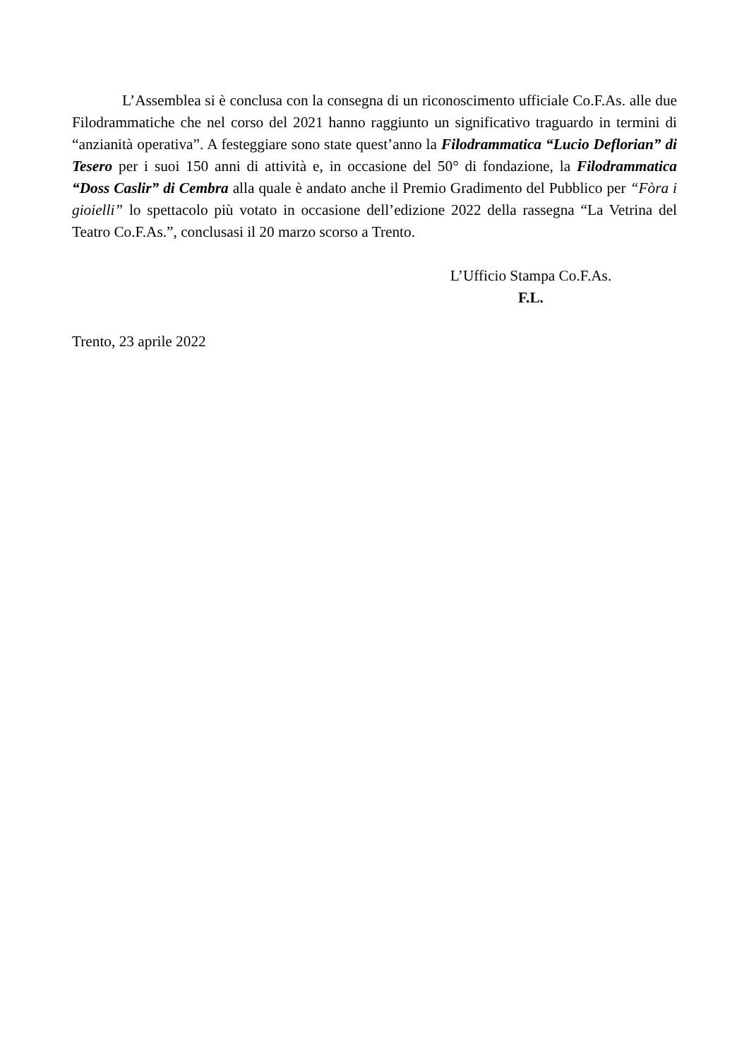L’Assemblea si è conclusa con la consegna di un riconoscimento ufficiale Co.F.As. alle due Filodrammatiche che nel corso del 2021 hanno raggiunto un significativo traguardo in termini di “anzianità operativa”. A festeggiare sono state quest’anno la Filodrammatica “Lucio Deflorian” di Tesero per i suoi 150 anni di attività e, in occasione del 50° di fondazione, la Filodrammatica “Doss Caslir” di Cembra alla quale è andato anche il Premio Gradimento del Pubblico per “Fòra i gioielli” lo spettacolo più votato in occasione dell’edizione 2022 della rassegna “La Vetrina del Teatro Co.F.As.”, conclusasi il 20 marzo scorso a Trento.
L’Ufficio Stampa Co.F.As.
F.L.
Trento, 23 aprile 2022